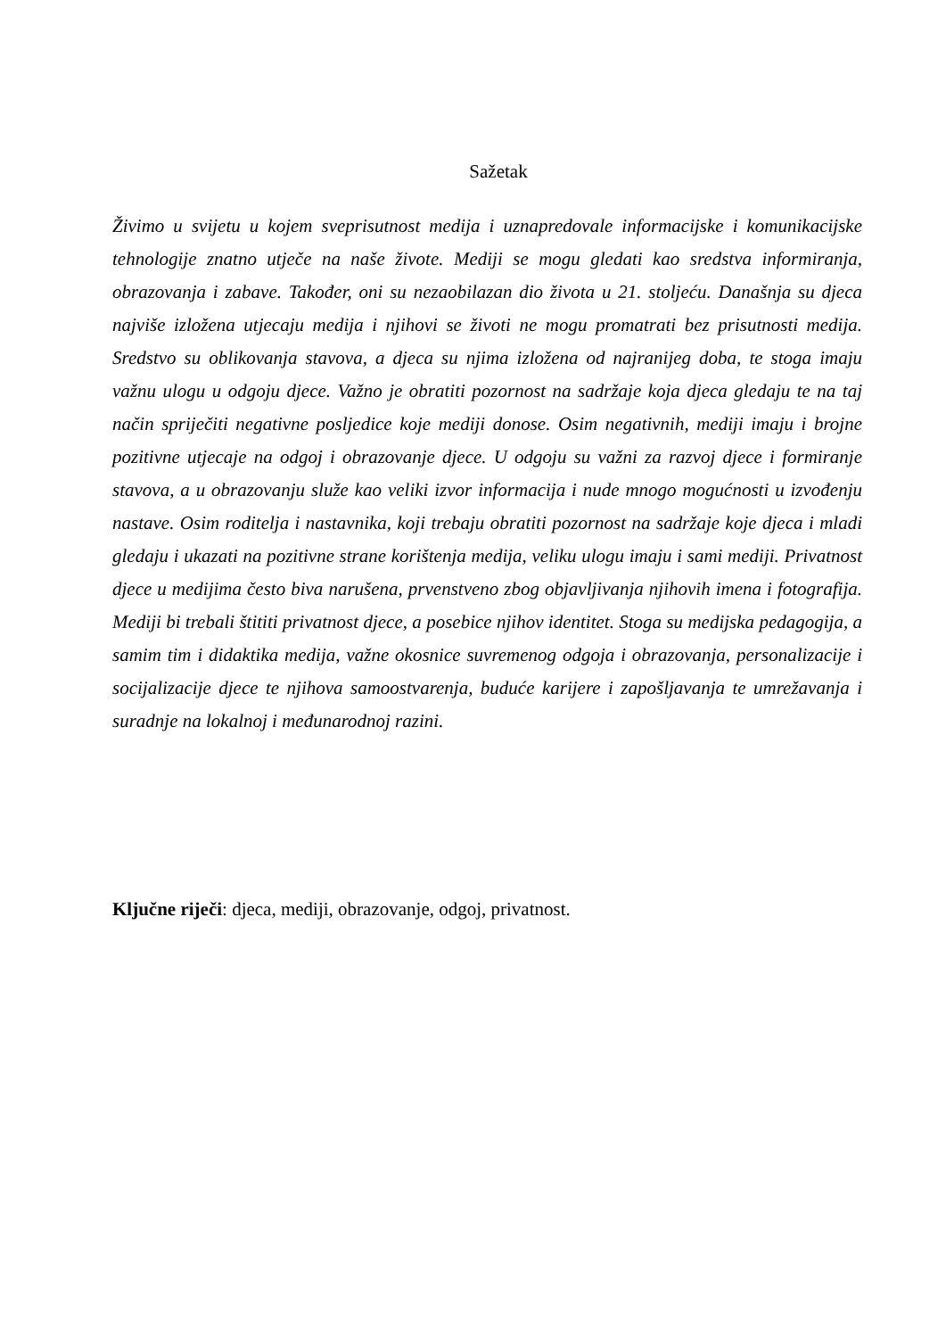Sažetak
Živimo u svijetu u kojem sveprisutnost medija i uznapredovale informacijske i komunikacijske tehnologije znatno utječe na naše živote. Mediji se mogu gledati kao sredstva informiranja, obrazovanja i zabave. Također, oni su nezaobilazan dio života u 21. stoljeću. Današnja su djeca najviše izložena utjecaju medija i njihovi se životi ne mogu promatrati bez prisutnosti medija. Sredstvo su oblikovanja stavova, a djeca su njima izložena od najranijeg doba, te stoga imaju važnu ulogu u odgoju djece. Važno je obratiti pozornost na sadržaje koja djeca gledaju te na taj način spriječiti negativne posljedice koje mediji donose. Osim negativnih, mediji imaju i brojne pozitivne utjecaje na odgoj i obrazovanje djece. U odgoju su važni za razvoj djece i formiranje stavova, a u obrazovanju služe kao veliki izvor informacija i nude mnogo mogućnosti u izvođenju nastave. Osim roditelja i nastavnika, koji trebaju obratiti pozornost na sadržaje koje djeca i mladi gledaju i ukazati na pozitivne strane korištenja medija, veliku ulogu imaju i sami mediji. Privatnost djece u medijima često biva narušena, prvenstveno zbog objavljivanja njihovih imena i fotografija. Mediji bi trebali štititi privatnost djece, a posebice njihov identitet. Stoga su medijska pedagogija, a samim tim i didaktika medija, važne okosnice suvremenog odgoja i obrazovanja, personalizacije i socijalizacije djece te njihova samoostvarenja, buduće karijere i zapošljavanja te umrežavanja i suradnje na lokalnoj i međunarodnoj razini.
Ključne riječi: djeca, mediji, obrazovanje, odgoj, privatnost.